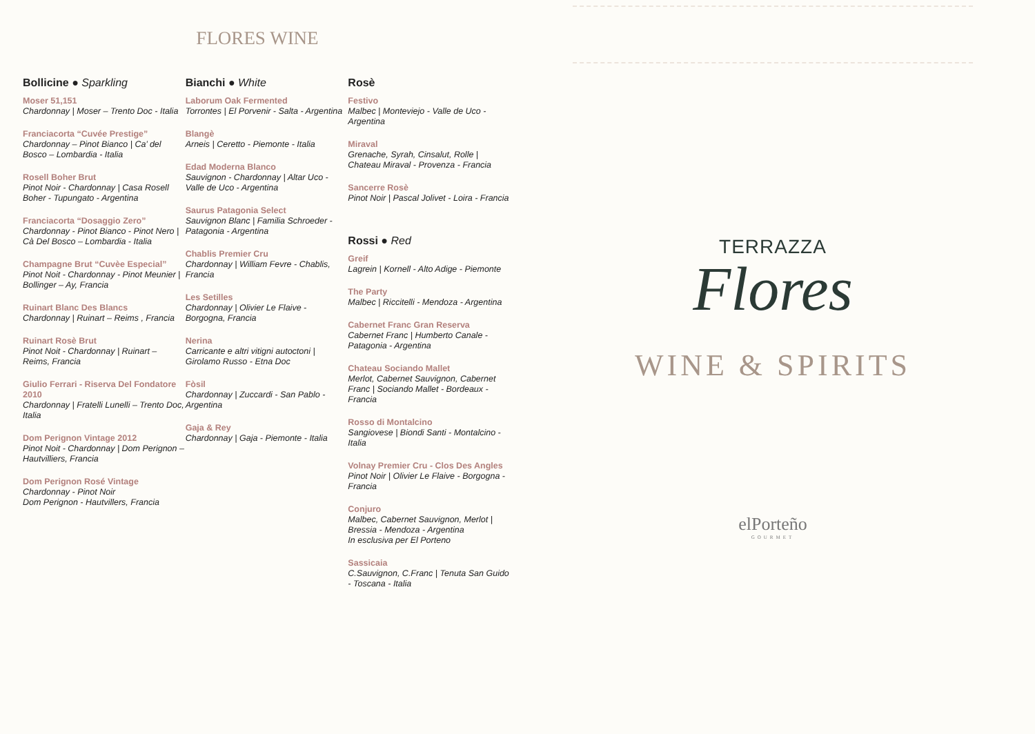FLORES WINE
Bollicine ● Sparkling
Moser 51,151
Chardonnay | Moser – Trento Doc - Italia
Franciacorta “Cuvée Prestige”
Chardonnay – Pinot Bianco | Ca’ del Bosco – Lombardia - Italia
Rosell Boher Brut
Pinot Noir - Chardonnay | Casa Rosell Boher - Tupungato - Argentina
Franciacorta “Dosaggio Zero”
Chardonnay - Pinot Bianco - Pinot Nero | Cà Del Bosco – Lombardia - Italia
Champagne Brut “Cuvèe Especial”
Pinot Noit - Chardonnay - Pinot Meunier | Bollinger – Ay, Francia
Ruinart Blanc Des Blancs
Chardonnay | Ruinart – Reims , Francia
Ruinart Rosè Brut
Pinot Noit - Chardonnay | Ruinart – Reims, Francia
Giulio Ferrari - Riserva Del Fondatore 2010
Chardonnay | Fratelli Lunelli – Trento Doc, Italia
Dom Perignon Vintage 2012
Pinot Noit - Chardonnay | Dom Perignon – Hautvilliers, Francia
Dom Perignon Rosé Vintage
Chardonnay - Pinot Noir
Dom Perignon - Hautvillers, Francia
Bianchi ● White
Laborum Oak Fermented
Torrontes | El Porvenir - Salta - Argentina
Blangè
Arneis | Ceretto - Piemonte - Italia
Edad Moderna Blanco
Sauvignon - Chardonnay | Altar Uco - Valle de Uco - Argentina
Saurus Patagonia Select
Sauvignon Blanc | Familia Schroeder - Patagonia - Argentina
Chablis Premier Cru
Chardonnay | William Fevre - Chablis, Francia
Les Setilles
Chardonnay | Olivier Le Flaive - Borgogna, Francia
Nerina
Carricante e altri vitigni autoctoni | Girolamo Russo - Etna Doc
Fòsil
Chardonnay | Zuccardi - San Pablo - Argentina
Gaja & Rey
Chardonnay | Gaja - Piemonte - Italia
Rosè
Festivo
Malbec | Monteviejo - Valle de Uco - Argentina
Miraval
Grenache, Syrah, Cinsalut, Rolle | Chateau Miraval - Provenza - Francia
Sancerre Rosè
Pinot Noir | Pascal Jolivet - Loira - Francia
Rossi ● Red
Greif
Lagrein | Kornell - Alto Adige - Piemonte
The Party
Malbec | Riccitelli - Mendoza - Argentina
Cabernet Franc Gran Reserva
Cabernet Franc | Humberto Canale - Patagonia - Argentina
Chateau Sociando Mallet
Merlot, Cabernet Sauvignon, Cabernet Franc | Sociando Mallet - Bordeaux - Francia
Rosso di Montalcino
Sangiovese | Biondi Santi - Montalcino - Italia
Volnay Premier Cru - Clos Des Angles
Pinot Noir | Olivier Le Flaive - Borgogna - Francia
Conjuro
Malbec, Cabernet Sauvignon, Merlot | Bressia - Mendoza - Argentina
In esclusiva per El Porteno
Sassicaia
C.Sauvignon, C.Franc | Tenuta San Guido - Toscana - Italia
TERRAZZA
Flores
WINE & SPIRITS
elPorteño
GOURMET